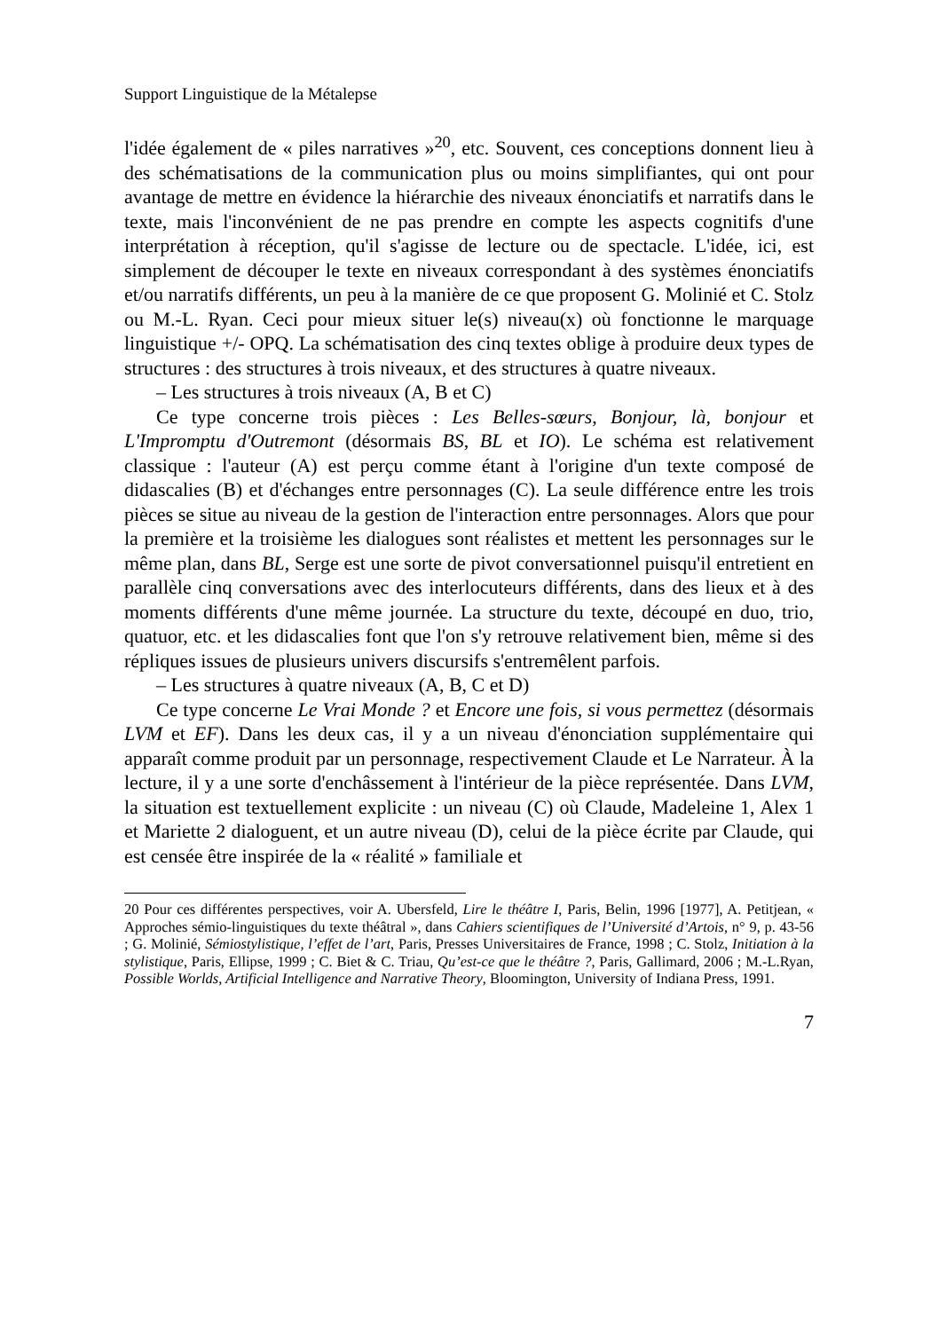Support Linguistique de la Métalepse
l'idée également de « piles narratives »<sup>20</sup>, etc. Souvent, ces conceptions donnent lieu à des schématisations de la communication plus ou moins simplifiantes, qui ont pour avantage de mettre en évidence la hiérarchie des niveaux énonciatifs et narratifs dans le texte, mais l'inconvénient de ne pas prendre en compte les aspects cognitifs d'une interprétation à réception, qu'il s'agisse de lecture ou de spectacle. L'idée, ici, est simplement de découper le texte en niveaux correspondant à des systèmes énonciatifs et/ou narratifs différents, un peu à la manière de ce que proposent G. Molinié et C. Stolz ou M.-L. Ryan. Ceci pour mieux situer le(s) niveau(x) où fonctionne le marquage linguistique +/- OPQ. La schématisation des cinq textes oblige à produire deux types de structures : des structures à trois niveaux, et des structures à quatre niveaux.
– Les structures à trois niveaux (A, B et C)
Ce type concerne trois pièces : Les Belles-sœurs, Bonjour, là, bonjour et L'Impromptu d'Outremont (désormais BS, BL et IO). Le schéma est relativement classique : l'auteur (A) est perçu comme étant à l'origine d'un texte composé de didascalies (B) et d'échanges entre personnages (C). La seule différence entre les trois pièces se situe au niveau de la gestion de l'interaction entre personnages. Alors que pour la première et la troisième les dialogues sont réalistes et mettent les personnages sur le même plan, dans BL, Serge est une sorte de pivot conversationnel puisqu'il entretient en parallèle cinq conversations avec des interlocuteurs différents, dans des lieux et à des moments différents d'une même journée. La structure du texte, découpé en duo, trio, quatuor, etc. et les didascalies font que l'on s'y retrouve relativement bien, même si des répliques issues de plusieurs univers discursifs s'entremêlent parfois.
– Les structures à quatre niveaux (A, B, C et D)
Ce type concerne Le Vrai Monde ? et Encore une fois, si vous permettez (désormais LVM et EF). Dans les deux cas, il y a un niveau d'énonciation supplémentaire qui apparaît comme produit par un personnage, respectivement Claude et Le Narrateur. À la lecture, il y a une sorte d'enchâssement à l'intérieur de la pièce représentée. Dans LVM, la situation est textuellement explicite : un niveau (C) où Claude, Madeleine 1, Alex 1 et Mariette 2 dialoguent, et un autre niveau (D), celui de la pièce écrite par Claude, qui est censée être inspirée de la « réalité » familiale et
20 Pour ces différentes perspectives, voir A. Ubersfeld, Lire le théâtre I, Paris, Belin, 1996 [1977], A. Petitjean, « Approches sémio-linguistiques du texte théâtral », dans Cahiers scientifiques de l’Université d’Artois, n° 9, p. 43-56 ; G. Molinié, Sémiostylistique, l’effet de l’art, Paris, Presses Universitaires de France, 1998 ; C. Stolz, Initiation à la stylistique, Paris, Ellipse, 1999 ; C. Biet & C. Triau, Qu’est-ce que le théâtre ?, Paris, Gallimard, 2006 ; M.-L.Ryan, Possible Worlds, Artificial Intelligence and Narrative Theory, Bloomington, University of Indiana Press, 1991.
7